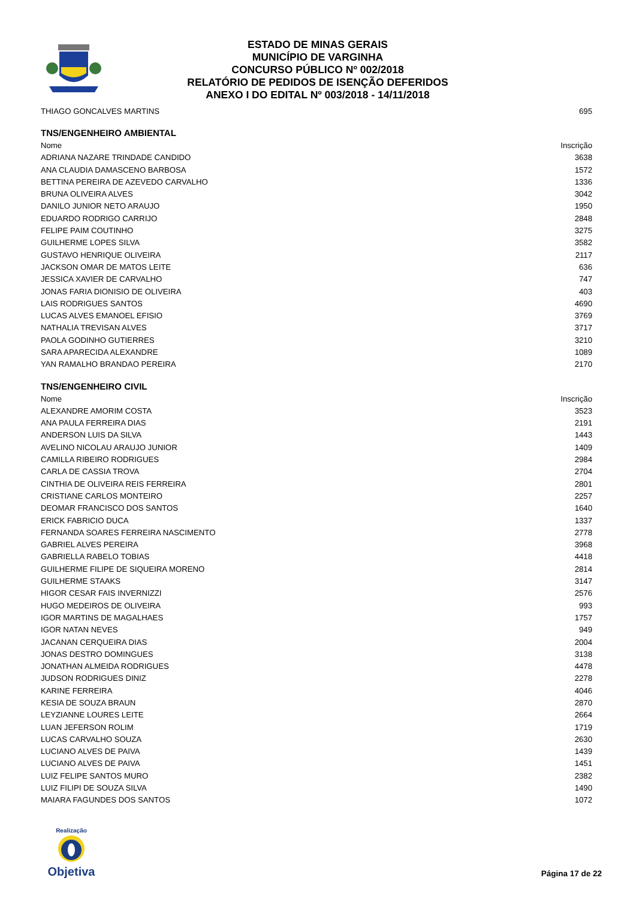ESTADO DE MINAS GERAIS
MUNICÍPIO DE VARGINHA
CONCURSO PÚBLICO Nº 002/2018
RELATÓRIO DE PEDIDOS DE ISENÇÃO DEFERIDOS
ANEXO I DO EDITAL Nº 003/2018 - 14/11/2018
| THIAGO GONCALVES MARTINS | 695 |
TNS/ENGENHEIRO AMBIENTAL
| Nome | Inscrição |
| --- | --- |
| ADRIANA NAZARE TRINDADE CANDIDO | 3638 |
| ANA CLAUDIA DAMASCENO BARBOSA | 1572 |
| BETTINA PEREIRA DE AZEVEDO CARVALHO | 1336 |
| BRUNA OLIVEIRA ALVES | 3042 |
| DANILO JUNIOR NETO ARAUJO | 1950 |
| EDUARDO RODRIGO CARRIJO | 2848 |
| FELIPE PAIM COUTINHO | 3275 |
| GUILHERME LOPES SILVA | 3582 |
| GUSTAVO HENRIQUE OLIVEIRA | 2117 |
| JACKSON OMAR DE MATOS LEITE | 636 |
| JESSICA XAVIER DE CARVALHO | 747 |
| JONAS FARIA DIONISIO DE OLIVEIRA | 403 |
| LAIS RODRIGUES SANTOS | 4690 |
| LUCAS ALVES EMANOEL EFISIO | 3769 |
| NATHALIA TREVISAN ALVES | 3717 |
| PAOLA GODINHO GUTIERRES | 3210 |
| SARA APARECIDA ALEXANDRE | 1089 |
| YAN RAMALHO BRANDAO PEREIRA | 2170 |
TNS/ENGENHEIRO CIVIL
| Nome | Inscrição |
| --- | --- |
| ALEXANDRE AMORIM COSTA | 3523 |
| ANA PAULA FERREIRA DIAS | 2191 |
| ANDERSON LUIS DA SILVA | 1443 |
| AVELINO NICOLAU ARAUJO JUNIOR | 1409 |
| CAMILLA RIBEIRO RODRIGUES | 2984 |
| CARLA DE CASSIA TROVA | 2704 |
| CINTHIA DE OLIVEIRA REIS FERREIRA | 2801 |
| CRISTIANE CARLOS MONTEIRO | 2257 |
| DEOMAR FRANCISCO DOS SANTOS | 1640 |
| ERICK FABRICIO DUCA | 1337 |
| FERNANDA SOARES FERREIRA NASCIMENTO | 2778 |
| GABRIEL ALVES PEREIRA | 3968 |
| GABRIELLA RABELO TOBIAS | 4418 |
| GUILHERME FILIPE DE SIQUEIRA MORENO | 2814 |
| GUILHERME STAAKS | 3147 |
| HIGOR CESAR FAIS INVERNIZZI | 2576 |
| HUGO MEDEIROS DE OLIVEIRA | 993 |
| IGOR MARTINS DE MAGALHAES | 1757 |
| IGOR NATAN NEVES | 949 |
| JACANAN CERQUEIRA DIAS | 2004 |
| JONAS DESTRO DOMINGUES | 3138 |
| JONATHAN ALMEIDA RODRIGUES | 4478 |
| JUDSON RODRIGUES DINIZ | 2278 |
| KARINE FERREIRA | 4046 |
| KESIA DE SOUZA BRAUN | 2870 |
| LEYZIANNE LOURES LEITE | 2664 |
| LUAN JEFERSON ROLIM | 1719 |
| LUCAS CARVALHO SOUZA | 2630 |
| LUCIANO ALVES DE PAIVA | 1439 |
| LUCIANO ALVES DE PAIVA | 1451 |
| LUIZ FELIPE SANTOS MURO | 2382 |
| LUIZ FILIPI DE SOUZA SILVA | 1490 |
| MAIARA FAGUNDES DOS SANTOS | 1072 |
Realização
Objetiva
Página 17 de 22